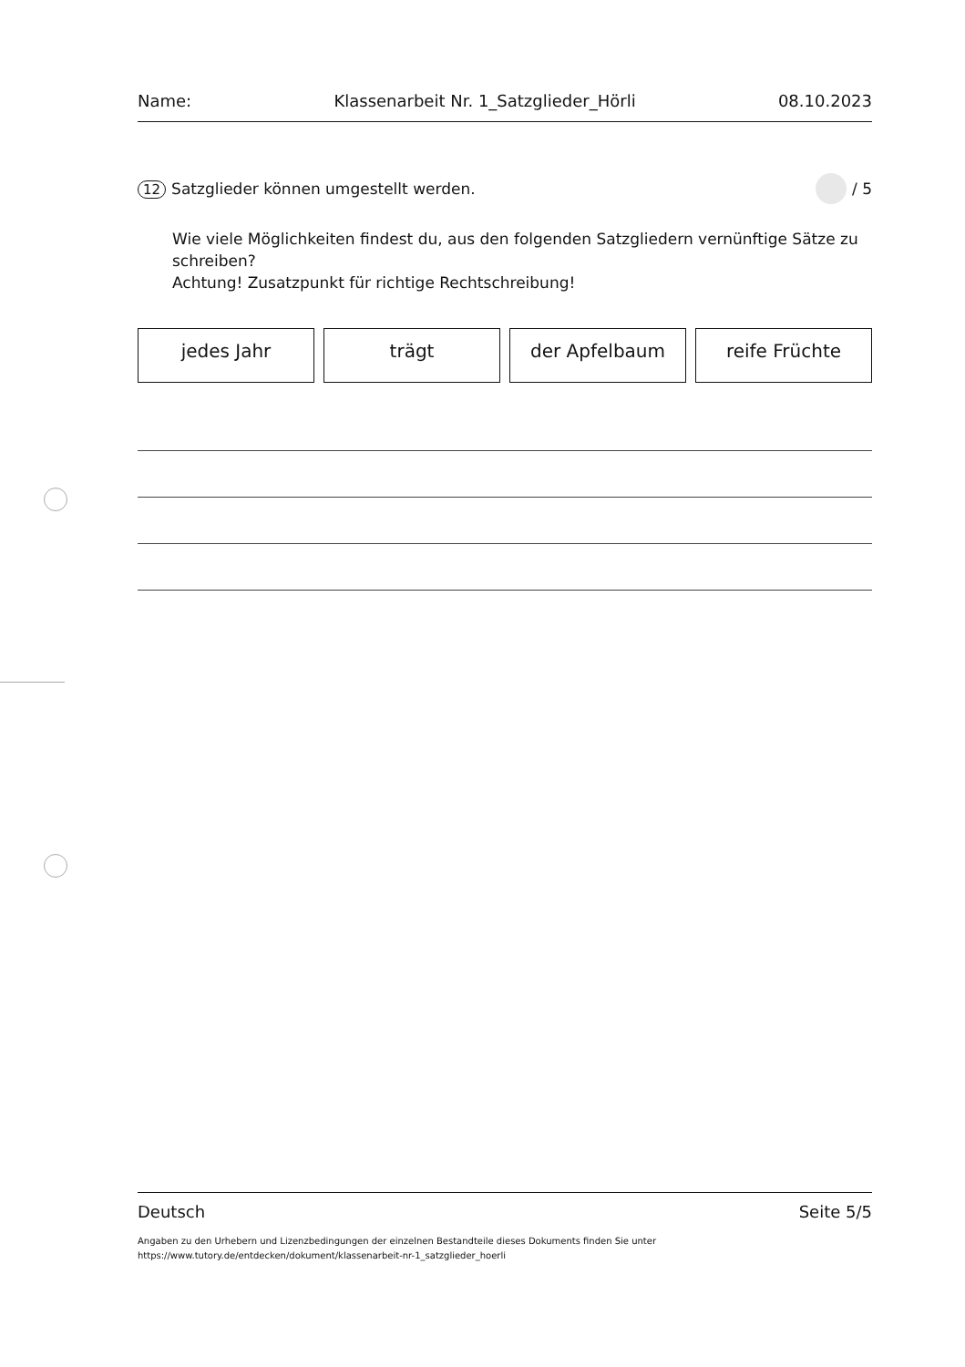Name: Klassenarbeit Nr. 1_Satzglieder_Hörli 08.10.2023
12 Satzglieder können umgestellt werden. / 5
Wie viele Möglichkeiten findest du, aus den folgenden Satzgliedern vernünftige Sätze zu schreiben?
Achtung! Zusatzpunkt für richtige Rechtschreibung!
jedes Jahr trägt der Apfelbaum reife Früchte
Deutsch Seite 5/5
Angaben zu den Urhebern und Lizenzbedingungen der einzelnen Bestandteile dieses Dokuments finden Sie unter
https://www.tutory.de/entdecken/dokument/klassenarbeit-nr-1_satzglieder_hoerli